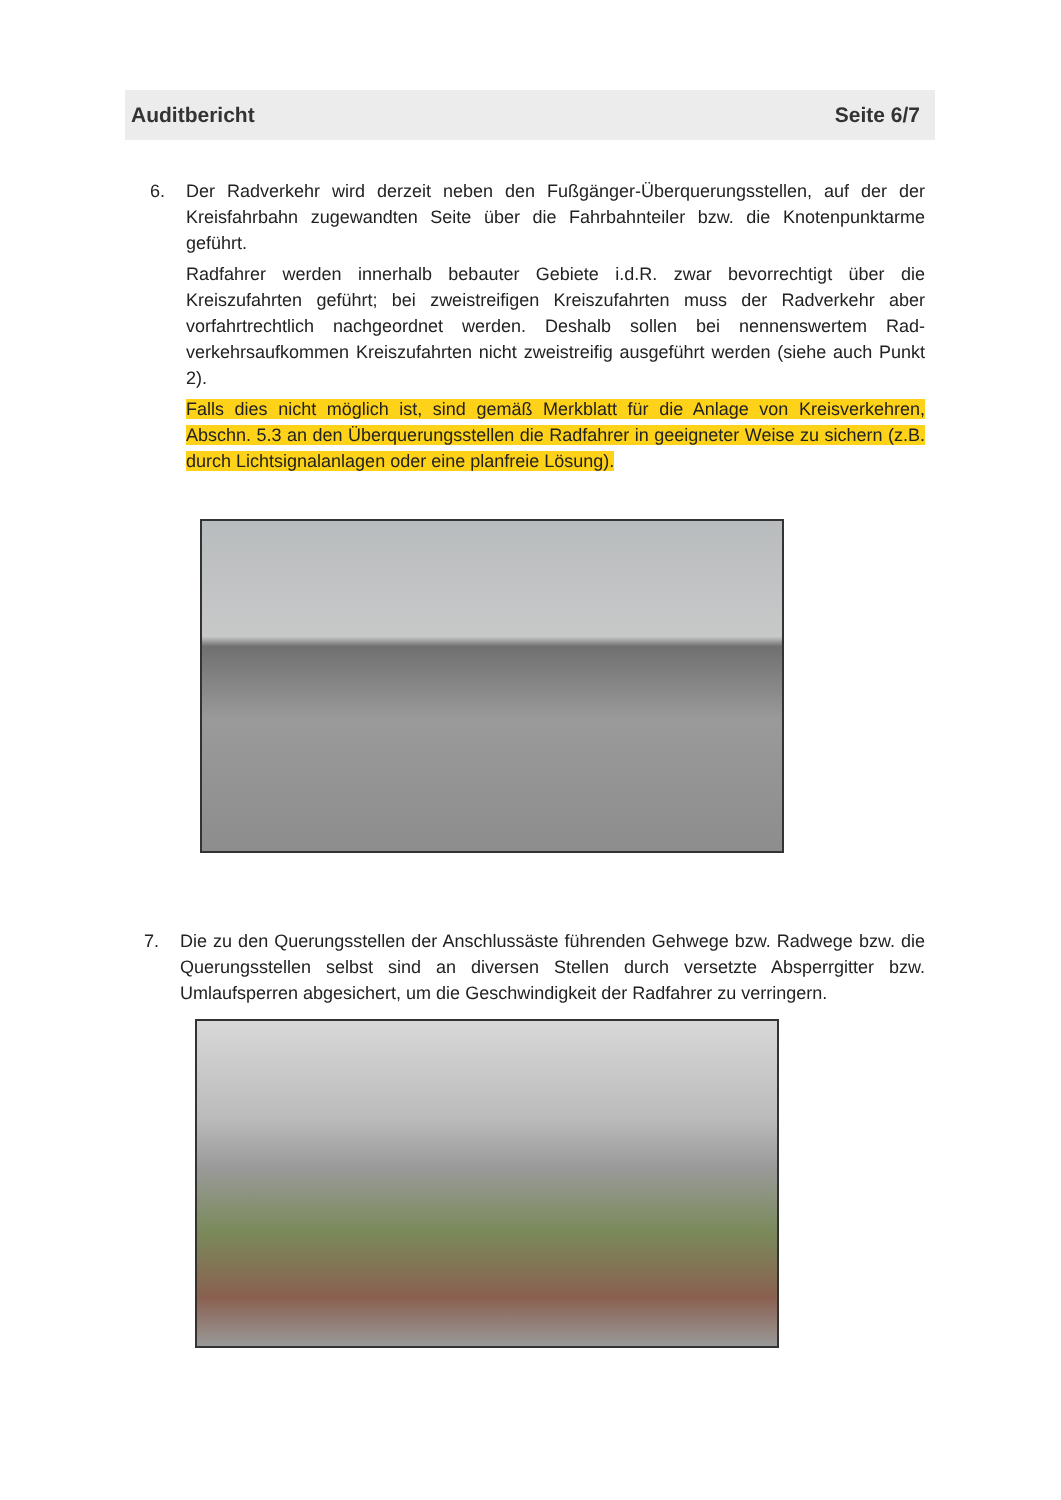Auditbericht Seite 6/7
6. Der Radverkehr wird derzeit neben den Fußgänger-Überquerungsstellen, auf der der Kreisfahrbahn zugewandten Seite über die Fahrbahnteiler bzw. die Knotenpunktarme geführt.
Radfahrer werden innerhalb bebauter Gebiete i.d.R. zwar bevorrechtigt über die Kreiszufahrten geführt; bei zweistreifigen Kreiszufahrten muss der Radverkehr aber vorfahrtrechtlich nachgeordnet werden. Deshalb sollen bei nennenswertem Rad-verkehrsaufkommen Kreiszufahrten nicht zweistreifig ausgeführt werden (siehe auch Punkt 2).
Falls dies nicht möglich ist, sind gemäß Merkblatt für die Anlage von Kreisverkehren, Abschn. 5.3 an den Überquerungsstellen die Radfahrer in geeigneter Weise zu sichern (z.B. durch Lichtsignalanlagen oder eine planfreie Lösung).
7. Die zu den Querungsstellen der Anschlussäste führenden Gehwege bzw. Radwege bzw. die Querungsstellen selbst sind an diversen Stellen durch versetzte Absperrgitter bzw. Umlaufsperren abgesichert, um die Geschwindigkeit der Radfahrer zu verringern.